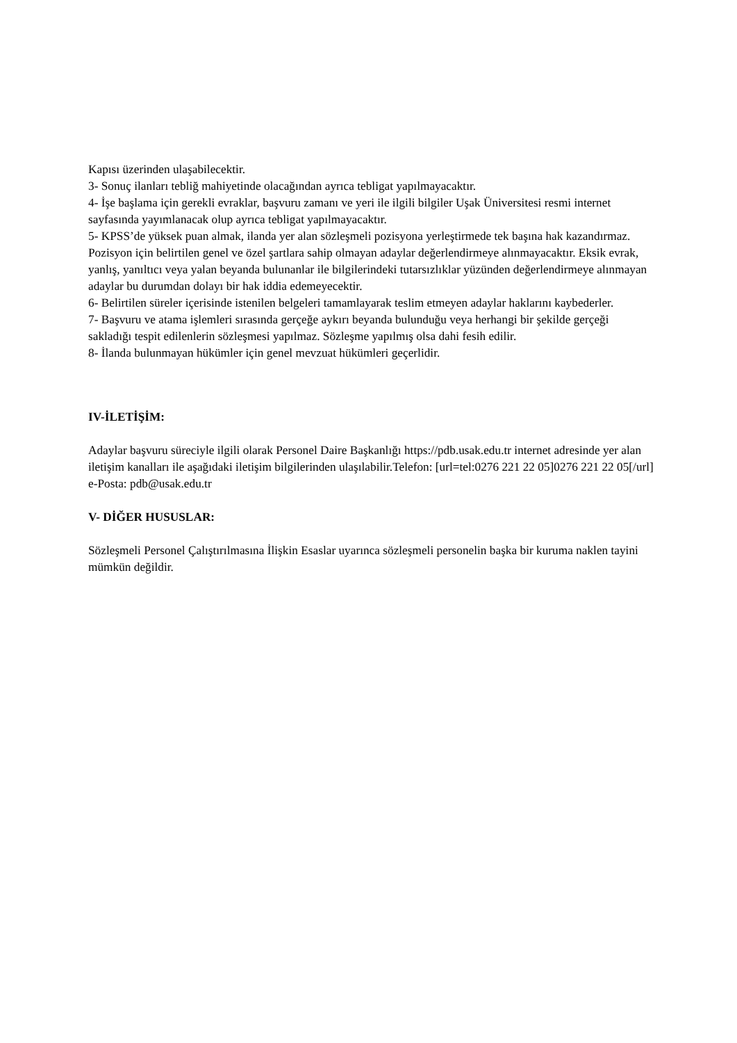Kapısı üzerinden ulaşabilecektir.
3- Sonuç ilanları tebliğ mahiyetinde olacağından ayrıca tebligat yapılmayacaktır.
4- İşe başlama için gerekli evraklar, başvuru zamanı ve yeri ile ilgili bilgiler Uşak Üniversitesi resmi internet sayfasında yayımlanacak olup ayrıca tebligat yapılmayacaktır.
5- KPSS’de yüksek puan almak, ilanda yer alan sözleşmeli pozisyona yerleştirmede tek başına hak kazandırmaz. Pozisyon için belirtilen genel ve özel şartlara sahip olmayan adaylar değerlendirmeye alınmayacaktır. Eksik evrak, yanlış, yanıltıcı veya yalan beyanda bulunanlar ile bilgilerindeki tutarsızlıklar yüzünden değerlendirmeye alınmayan adaylar bu durumdan dolayı bir hak iddia edemeyecektir.
6- Belirtilen süreler içerisinde istenilen belgeleri tamamlayarak teslim etmeyen adaylar haklarını kaybederler.
7- Başvuru ve atama işlemleri sırasında gerçeğe aykırı beyanda bulunduğu veya herhangi bir şekilde gerçeği sakladığı tespit edilenlerin sözleşmesi yapılmaz. Sözleşme yapılmış olsa dahi fesih edilir.
8- İlanda bulunmayan hükümler için genel mevzuat hükümleri geçerlidir.
IV-İLETİŞİM:
Adaylar başvuru süreciyle ilgili olarak Personel Daire Başkanlığı https://pdb.usak.edu.tr internet adresinde yer alan iletişim kanalları ile aşağıdaki iletişim bilgilerinden ulaşılabilir.Telefon: [url=tel:0276 221 22 05]0276 221 22 05[/url] e-Posta: pdb@usak.edu.tr
V- DİĞER HUSUSLAR:
Sözleşmeli Personel Çalıştırılmasına İlişkin Esaslar uyarınca sözleşmeli personelin başka bir kuruma naklen tayini mümkün değildir.